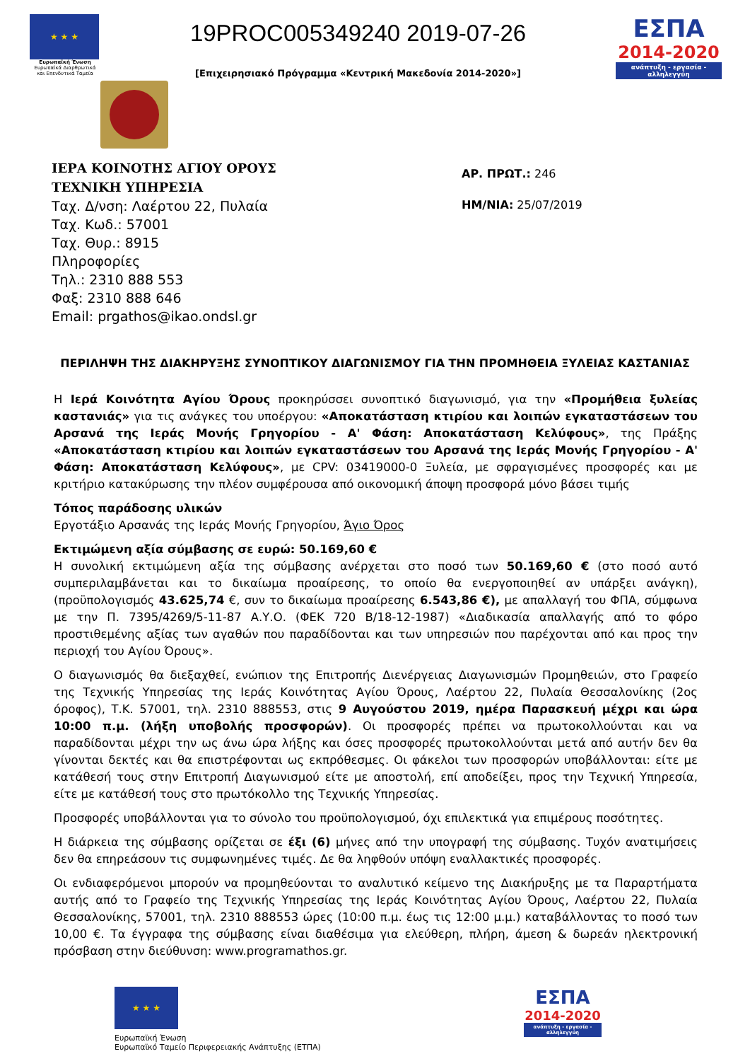★ ★ ★
Ευρωπαϊκή Ένωση
Ευρωπαϊκά Διαρθρωτικά και Επενδυτικά Ταμεία
19PROC005349240 2019-07-26
[Επιχειρησιακό Πρόγραμμα «Κεντρική Μακεδονία 2014-2020»]
ΕΣΠΑ
2014-2020
ανάπτυξη - εργασία - αλληλεγγύη
ΙΕΡΑ ΚΟΙΝΟΤΗΣ ΑΓΙΟΥ ΟΡΟΥΣ
ΤΕΧΝΙΚΗ ΥΠΗΡΕΣΙΑ
Ταχ. Δ/νση: Λαέρτου 22, Πυλαία
Ταχ. Κωδ.: 57001
Ταχ. Θυρ.: 8915
Πληροφορίες
Τηλ.: 2310 888 553
Φαξ: 2310 888 646
Email: prgathos@ikao.ondsl.gr
ΑΡ. ΠΡΩΤ.: 246
ΗΜ/ΝΙΑ: 25/07/2019
ΠΕΡΙΛΗΨΗ ΤΗΣ ΔΙΑΚΗΡΥΞΗΣ ΣΥΝΟΠΤΙΚΟΥ ΔΙΑΓΩΝΙΣΜΟΥ ΓΙΑ ΤΗΝ ΠΡΟΜΗΘΕΙΑ ΞΥΛΕΙΑΣ ΚΑΣΤΑΝΙΑΣ
Η Ιερά Κοινότητα Αγίου Όρους προκηρύσσει συνοπτικό διαγωνισμό, για την «Προμήθεια ξυλείας καστανιάς» για τις ανάγκες του υποέργου: «Αποκατάσταση κτιρίου και λοιπών εγκαταστάσεων του Αρσανά της Ιεράς Μονής Γρηγορίου - Α' Φάση: Αποκατάσταση Κελύφους», της Πράξης «Αποκατάσταση κτιρίου και λοιπών εγκαταστάσεων του Αρσανά της Ιεράς Μονής Γρηγορίου - Α' Φάση: Αποκατάσταση Κελύφους», με CPV: 03419000-0 Ξυλεία, με σφραγισμένες προσφορές και με κριτήριο κατακύρωσης την πλέον συμφέρουσα από οικονομική άποψη προσφορά μόνο βάσει τιμής
Τόπος παράδοσης υλικών
Εργοτάξιο Αρσανάς της Ιεράς Μονής Γρηγορίου, Άγιο Όρος
Εκτιμώμενη αξία σύμβασης σε ευρώ: 50.169,60 €
Η συνολική εκτιμώμενη αξία της σύμβασης ανέρχεται στο ποσό των 50.169,60 € (στο ποσό αυτό συμπεριλαμβάνεται και το δικαίωμα προαίρεσης, το οποίο θα ενεργοποιηθεί αν υπάρξει ανάγκη), (προϋπολογισμός 43.625,74 €, συν το δικαίωμα προαίρεσης 6.543,86 €), με απαλλαγή του ΦΠΑ, σύμφωνα με την Π. 7395/4269/5-11-87 Α.Υ.Ο. (ΦΕΚ 720 Β/18-12-1987) «Διαδικασία απαλλαγής από το φόρο προστιθεμένης αξίας των αγαθών που παραδίδονται και των υπηρεσιών που παρέχονται από και προς την περιοχή του Αγίου Όρους».
Ο διαγωνισμός θα διεξαχθεί, ενώπιον της Επιτροπής Διενέργειας Διαγωνισμών Προμηθειών, στο Γραφείο της Τεχνικής Υπηρεσίας της Ιεράς Κοινότητας Αγίου Όρους, Λαέρτου 22, Πυλαία Θεσσαλονίκης (2ος όροφος), Τ.Κ. 57001, τηλ. 2310 888553, στις 9 Αυγούστου 2019, ημέρα Παρασκευή μέχρι και ώρα 10:00 π.μ. (λήξη υποβολής προσφορών). Οι προσφορές πρέπει να πρωτοκολλούνται και να παραδίδονται μέχρι την ως άνω ώρα λήξης και όσες προσφορές πρωτοκολλούνται μετά από αυτήν δεν θα γίνονται δεκτές και θα επιστρέφονται ως εκπρόθεσμες. Οι φάκελοι των προσφορών υποβάλλονται: είτε με κατάθεσή τους στην Επιτροπή Διαγωνισμού είτε με αποστολή, επί αποδείξει, προς την Τεχνική Υπηρεσία, είτε με κατάθεσή τους στο πρωτόκολλο της Τεχνικής Υπηρεσίας.
Προσφορές υποβάλλονται για το σύνολο του προϋπολογισμού, όχι επιλεκτικά για επιμέρους ποσότητες.
Η διάρκεια της σύμβασης ορίζεται σε έξι (6) μήνες από την υπογραφή της σύμβασης. Τυχόν ανατιμήσεις δεν θα επηρεάσουν τις συμφωνημένες τιμές. Δε θα ληφθούν υπόψη εναλλακτικές προσφορές.
Οι ενδιαφερόμενοι μπορούν να προμηθεύονται το αναλυτικό κείμενο της Διακήρυξης με τα Παραρτήματα αυτής από το Γραφείο της Τεχνικής Υπηρεσίας της Ιεράς Κοινότητας Αγίου Όρους, Λαέρτου 22, Πυλαία Θεσσαλονίκης, 57001, τηλ. 2310 888553 ώρες (10:00 π.μ. έως τις 12:00 μ.μ.) καταβάλλοντας το ποσό των 10,00 €. Τα έγγραφα της σύμβασης είναι διαθέσιμα για ελεύθερη, πλήρη, άμεση & δωρεάν ηλεκτρονική πρόσβαση στην διεύθυνση: www.programathos.gr.
★ ★ ★
Ευρωπαϊκή Ένωση
Ευρωπαϊκό Ταμείο Περιφερειακής Ανάπτυξης (ΕΤΠΑ)
ΕΣΠΑ
2014-2020
ανάπτυξη - εργασία - αλληλεγγύη